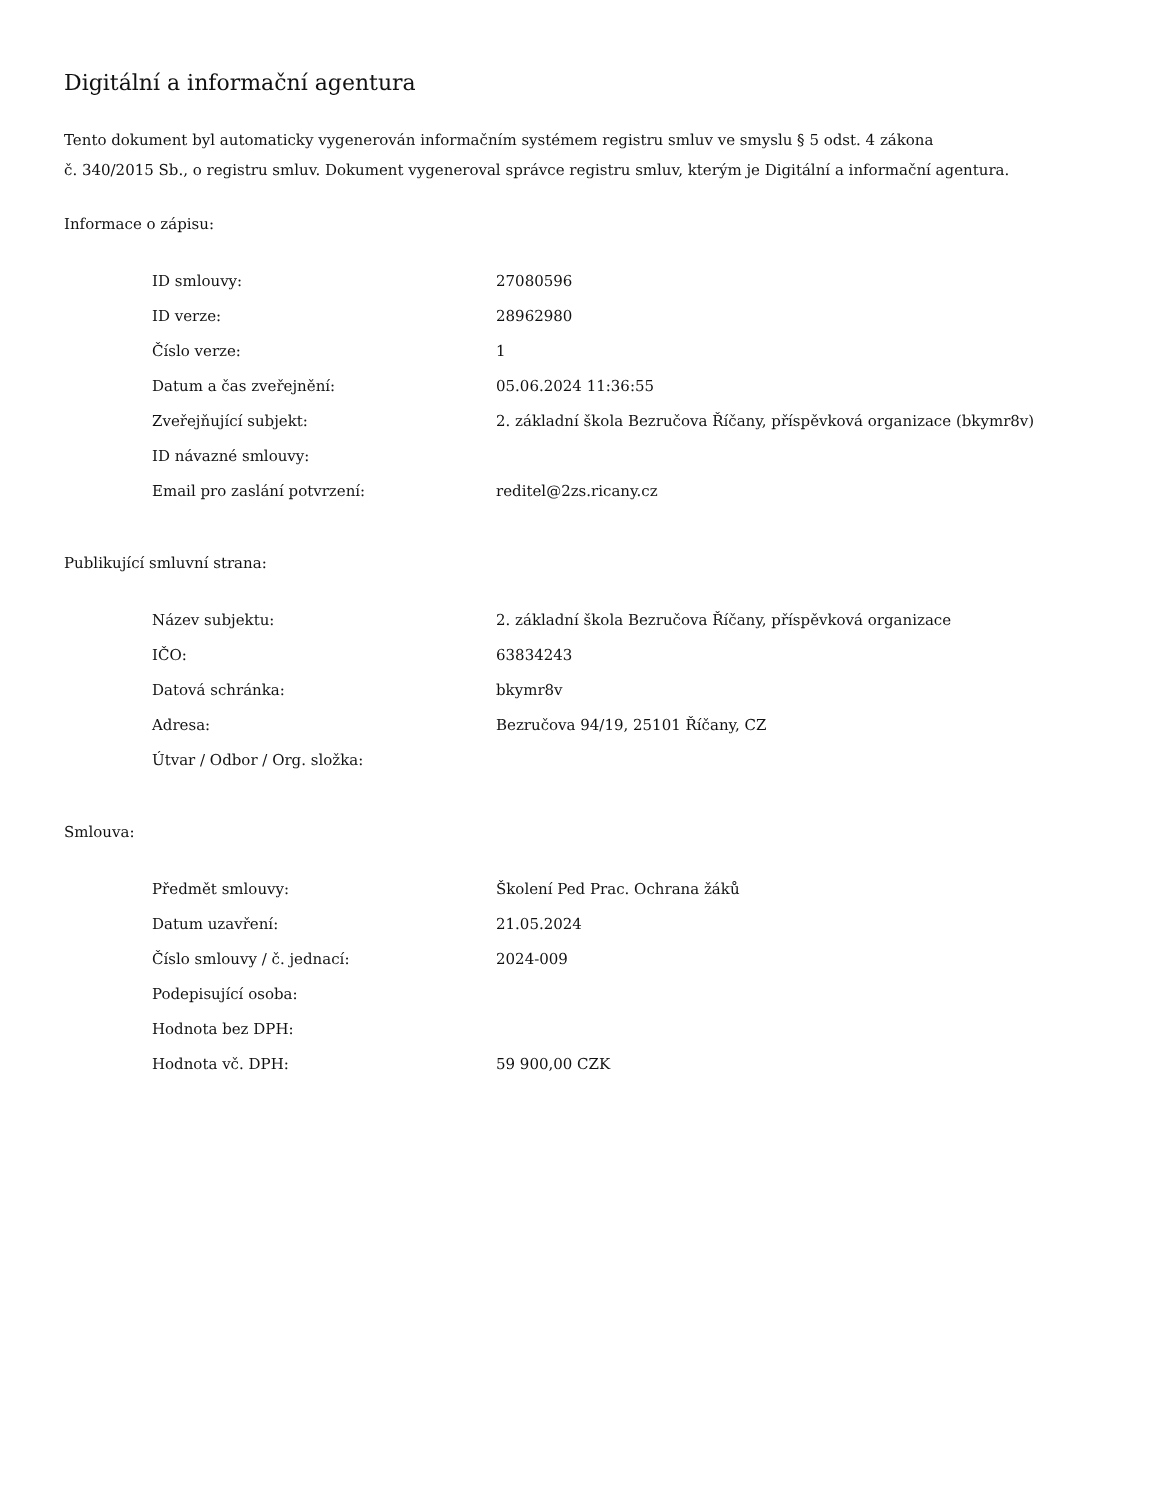Digitální a informační agentura
Tento dokument byl automaticky vygenerován informačním systémem registru smluv ve smyslu § 5 odst. 4 zákona
č. 340/2015 Sb., o registru smluv. Dokument vygeneroval správce registru smluv, kterým je Digitální a informační agentura.
Informace o zápisu:
| ID smlouvy: | 27080596 |
| ID verze: | 28962980 |
| Číslo verze: | 1 |
| Datum a čas zveřejnění: | 05.06.2024 11:36:55 |
| Zveřejňující subjekt: | 2. základní škola Bezručova Říčany, příspěvková organizace (bkymr8v) |
| ID návazné smlouvy: | |
| Email pro zaslání potvrzení: | reditel@2zs.ricany.cz |
Publikující smluvní strana:
| Název subjektu: | 2. základní škola Bezručova Říčany, příspěvková organizace |
| IČO: | 63834243 |
| Datová schránka: | bkymr8v |
| Adresa: | Bezručova 94/19, 25101 Říčany, CZ |
| Útvar / Odbor / Org. složka: | |
Smlouva:
| Předmět smlouvy: | Školení Ped Prac. Ochrana žáků |
| Datum uzavření: | 21.05.2024 |
| Číslo smlouvy / č. jednací: | 2024-009 |
| Podepisující osoba: | |
| Hodnota bez DPH: | |
| Hodnota vč. DPH: | 59 900,00 CZK |